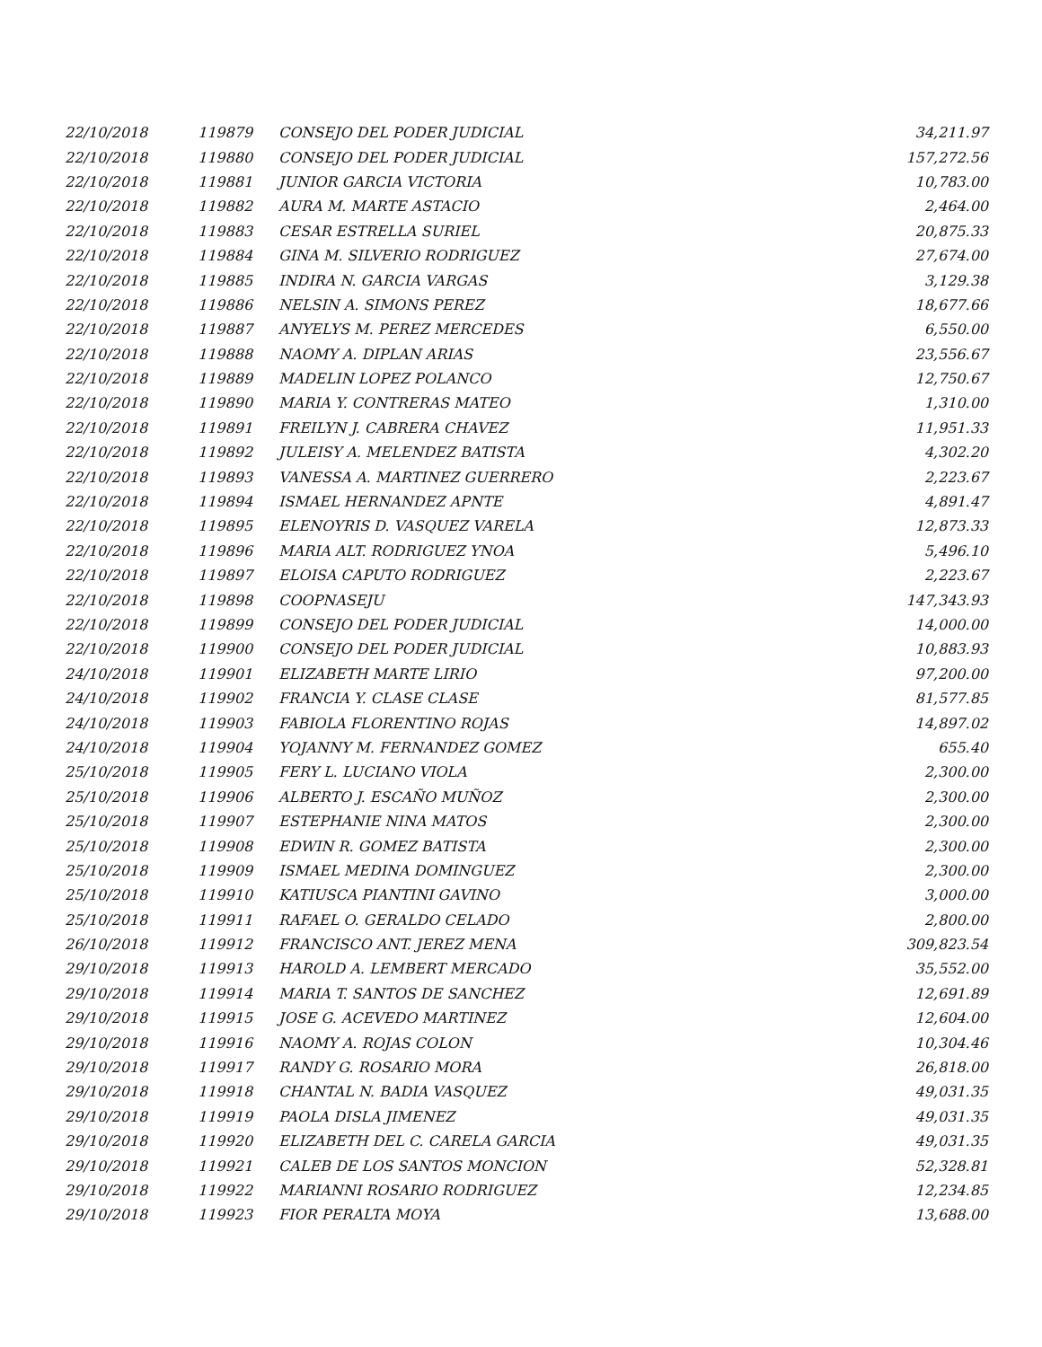| 22/10/2018 | 119879 | CONSEJO DEL PODER JUDICIAL | 34,211.97 |
| 22/10/2018 | 119880 | CONSEJO DEL PODER JUDICIAL | 157,272.56 |
| 22/10/2018 | 119881 | JUNIOR GARCIA VICTORIA | 10,783.00 |
| 22/10/2018 | 119882 | AURA M. MARTE ASTACIO | 2,464.00 |
| 22/10/2018 | 119883 | CESAR ESTRELLA SURIEL | 20,875.33 |
| 22/10/2018 | 119884 | GINA M. SILVERIO RODRIGUEZ | 27,674.00 |
| 22/10/2018 | 119885 | INDIRA N. GARCIA VARGAS | 3,129.38 |
| 22/10/2018 | 119886 | NELSIN A. SIMONS PEREZ | 18,677.66 |
| 22/10/2018 | 119887 | ANYELYS M. PEREZ MERCEDES | 6,550.00 |
| 22/10/2018 | 119888 | NAOMY A. DIPLAN ARIAS | 23,556.67 |
| 22/10/2018 | 119889 | MADELIN LOPEZ POLANCO | 12,750.67 |
| 22/10/2018 | 119890 | MARIA Y. CONTRERAS MATEO | 1,310.00 |
| 22/10/2018 | 119891 | FREILYN J. CABRERA CHAVEZ | 11,951.33 |
| 22/10/2018 | 119892 | JULEISY A. MELENDEZ BATISTA | 4,302.20 |
| 22/10/2018 | 119893 | VANESSA A. MARTINEZ GUERRERO | 2,223.67 |
| 22/10/2018 | 119894 | ISMAEL HERNANDEZ APNTE | 4,891.47 |
| 22/10/2018 | 119895 | ELENOYRIS D. VASQUEZ VARELA | 12,873.33 |
| 22/10/2018 | 119896 | MARIA ALT. RODRIGUEZ YNOA | 5,496.10 |
| 22/10/2018 | 119897 | ELOISA CAPUTO RODRIGUEZ | 2,223.67 |
| 22/10/2018 | 119898 | COOPNASEJU | 147,343.93 |
| 22/10/2018 | 119899 | CONSEJO DEL PODER JUDICIAL | 14,000.00 |
| 22/10/2018 | 119900 | CONSEJO DEL PODER JUDICIAL | 10,883.93 |
| 24/10/2018 | 119901 | ELIZABETH MARTE LIRIO | 97,200.00 |
| 24/10/2018 | 119902 | FRANCIA Y. CLASE CLASE | 81,577.85 |
| 24/10/2018 | 119903 | FABIOLA FLORENTINO ROJAS | 14,897.02 |
| 24/10/2018 | 119904 | YOJANNY M. FERNANDEZ GOMEZ | 655.40 |
| 25/10/2018 | 119905 | FERY L. LUCIANO VIOLA | 2,300.00 |
| 25/10/2018 | 119906 | ALBERTO J. ESCAÑO MUÑOZ | 2,300.00 |
| 25/10/2018 | 119907 | ESTEPHANIE NINA MATOS | 2,300.00 |
| 25/10/2018 | 119908 | EDWIN R. GOMEZ BATISTA | 2,300.00 |
| 25/10/2018 | 119909 | ISMAEL MEDINA DOMINGUEZ | 2,300.00 |
| 25/10/2018 | 119910 | KATIUSCA PIANTINI GAVINO | 3,000.00 |
| 25/10/2018 | 119911 | RAFAEL O. GERALDO CELADO | 2,800.00 |
| 26/10/2018 | 119912 | FRANCISCO ANT. JEREZ MENA | 309,823.54 |
| 29/10/2018 | 119913 | HAROLD A. LEMBERT MERCADO | 35,552.00 |
| 29/10/2018 | 119914 | MARIA T. SANTOS DE SANCHEZ | 12,691.89 |
| 29/10/2018 | 119915 | JOSE G. ACEVEDO MARTINEZ | 12,604.00 |
| 29/10/2018 | 119916 | NAOMY A. ROJAS COLON | 10,304.46 |
| 29/10/2018 | 119917 | RANDY G. ROSARIO MORA | 26,818.00 |
| 29/10/2018 | 119918 | CHANTAL N. BADIA VASQUEZ | 49,031.35 |
| 29/10/2018 | 119919 | PAOLA DISLA JIMENEZ | 49,031.35 |
| 29/10/2018 | 119920 | ELIZABETH DEL C. CARELA GARCIA | 49,031.35 |
| 29/10/2018 | 119921 | CALEB DE LOS SANTOS MONCION | 52,328.81 |
| 29/10/2018 | 119922 | MARIANNI ROSARIO RODRIGUEZ | 12,234.85 |
| 29/10/2018 | 119923 | FIOR PERALTA MOYA | 13,688.00 |